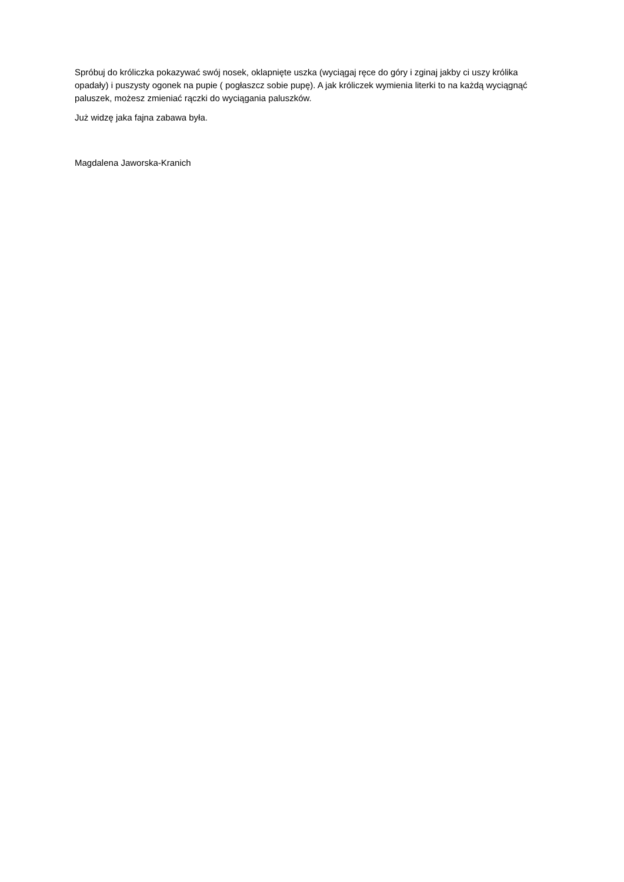Spróbuj do króliczka pokazywać swój nosek, oklapnięte uszka (wyciągaj ręce do góry i zginaj jakby ci uszy królika opadały) i puszysty ogonek na pupie ( pogłaszcz sobie pupę). A jak króliczek wymienia literki to na każdą wyciągnąć paluszek, możesz zmieniać rączki do wyciągania paluszków.
Już widzę jaka fajna zabawa była.
Magdalena Jaworska-Kranich